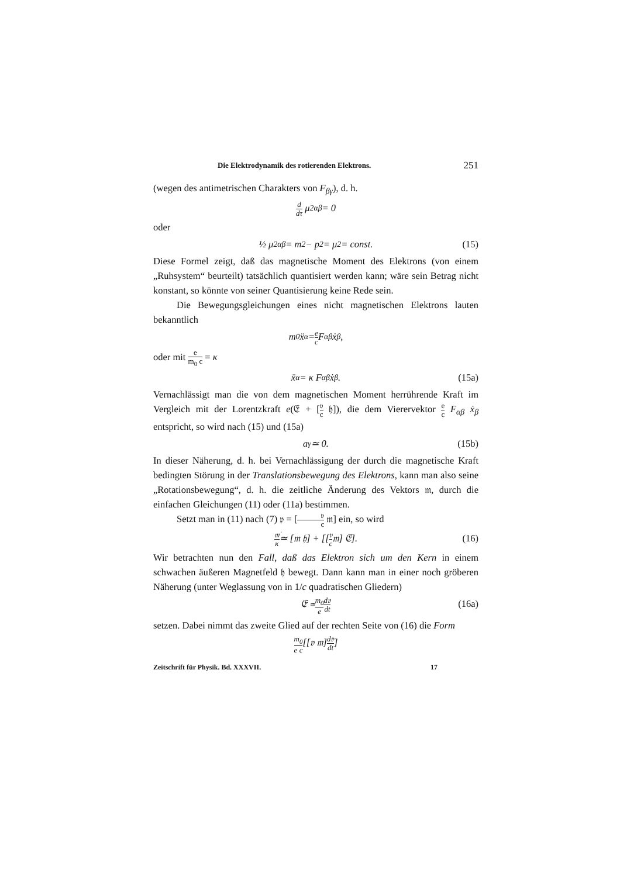Die Elektrodynamik des rotierenden Elektrons. 251
(wegen des antimetrischen Charakters von F<sub>βγ</sub>), d. h.
d dτ μ<sup>2</sup><sub>αβ</sub> = 0
oder
½ μ<sup>2</sup><sub>αβ</sub> = m<sup>2</sup> − p<sup>2</sup> = μ<sup>2</sup> = const. (15)
Diese Formel zeigt, daß das magnetische Moment des Elektrons (von einem „Ruhsystem“ beurteilt) tatsächlich quantisiert werden kann; wäre sein Betrag nicht konstant, so könnte von seiner Quantisierung keine Rede sein.
Die Bewegungsgleichungen eines nicht magnetischen Elektrons lauten bekanntlich
m<sub>0</sub> ẍ<sub>α</sub> = e c F<sub>αβ</sub> ẋ<sub>β</sub>,
oder mit e m<sub>0</sub> c = κ
ẍ<sub>α</sub> = κ F<sub>αβ</sub> ẋ<sub>β</sub>. (15a)
Vernachlässigt man die von dem magnetischen Moment herrührende Kraft im Vergleich mit der Lorentzkraft e(𝔈 + [𝔳 c 𝔥]), die dem Vierervektor e c F<sub>αβ</sub> ẋ<sub>β</sub> entspricht, so wird nach (15) und (15a)
a<sub>γ</sub> ≃ 0. (15b)
In dieser Näherung, d. h. bei Vernachlässigung der durch die magnetische Kraft bedingten Störung in der Translationsbewegung des Elektrons, kann man also seine „Rotationsbewegung“, d. h. die zeitliche Änderung des Vektors 𝔪, durch die einfachen Gleichungen (11) oder (11a) bestimmen.
Setzt man in (11) nach (7) 𝔭 = [𝔳 c 𝔪] ein, so wird
𝔪̇ κ ≃ [𝔪 𝔥] + [[𝔳 c 𝔪] 𝔈]. (16)
Wir betrachten nun den Fall, daß das Elektron sich um den Kern in einem schwachen äußeren Magnetfeld 𝔥 bewegt. Dann kann man in einer noch gröberen Näherung (unter Weglassung von in 1/c quadratischen Gliedern)
𝔈 ≃ m<sub>0</sub> e d𝔳 dt (16a)
setzen. Dabei nimmt das zweite Glied auf der rechten Seite von (16) die Form
m<sub>0</sub> e c [[𝔳 𝔪] d𝔳 dt]
Zeitschrift für Physik. Bd. XXXVII. 17